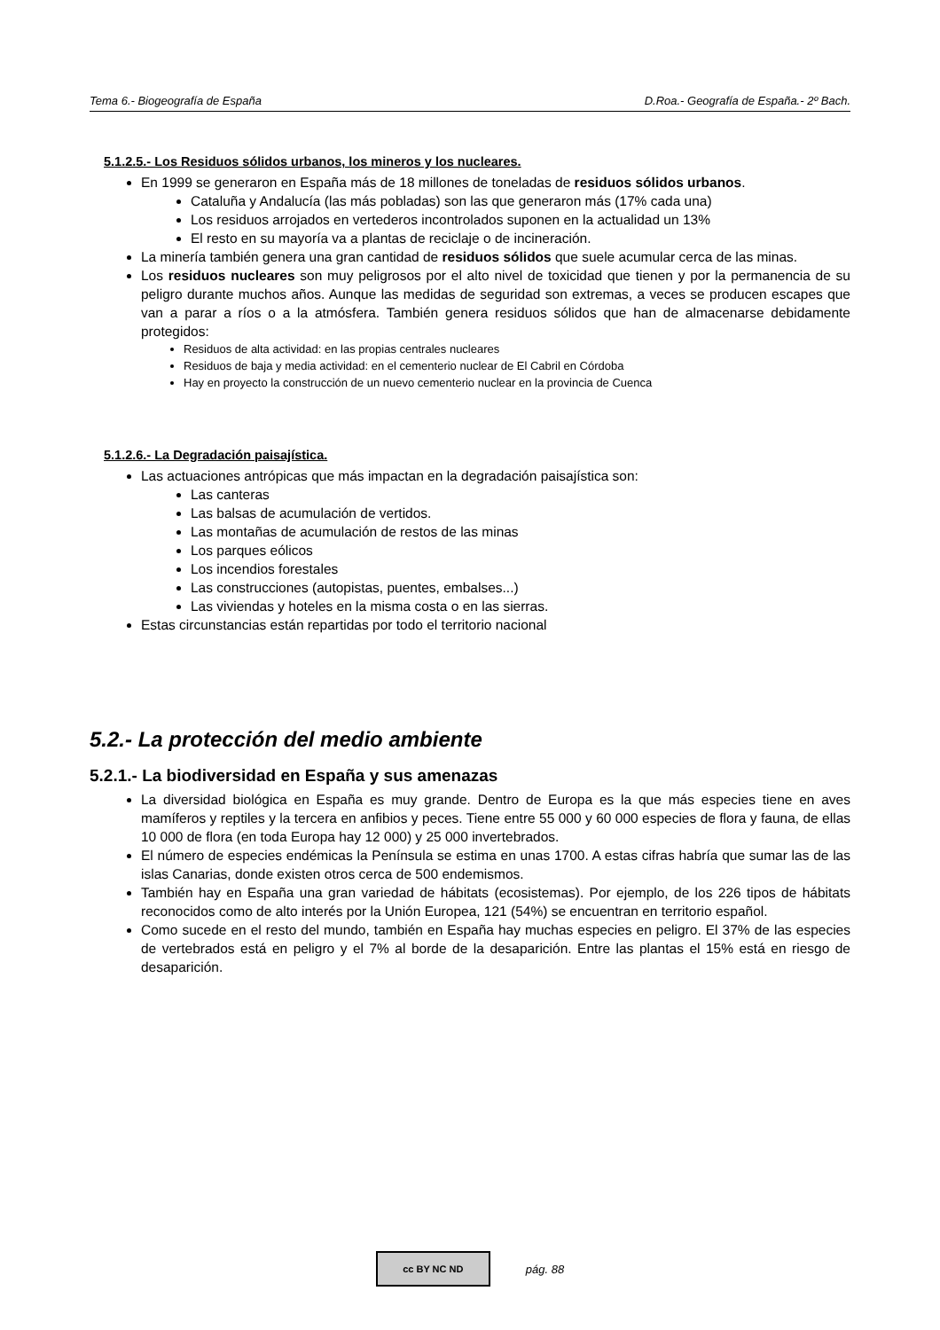Tema 6.- Biogeografía de España D.Roa.- Geografía de España.- 2º Bach.
5.1.2.5.- Los Residuos sólidos urbanos, los mineros y los nucleares.
En 1999 se generaron en España más de 18 millones de toneladas de residuos sólidos urbanos.
Cataluña y Andalucía (las más pobladas) son las que generaron más (17% cada una)
Los residuos arrojados en vertederos incontrolados suponen en la actualidad un 13%
El resto en su mayoría va a plantas de reciclaje o de incineración.
La minería también genera una gran cantidad de residuos sólidos que suele acumular cerca de las minas.
Los residuos nucleares son muy peligrosos por el alto nivel de toxicidad que tienen y por la permanencia de su peligro durante muchos años. Aunque las medidas de seguridad son extremas, a veces se producen escapes que van a parar a ríos o a la atmósfera. También genera residuos sólidos que han de almacenarse debidamente protegidos:
Residuos de alta actividad: en las propias centrales nucleares
Residuos de baja y media actividad: en el cementerio nuclear de El Cabril en Córdoba
Hay en proyecto la construcción de un nuevo cementerio nuclear en la provincia de Cuenca
5.1.2.6.- La Degradación paisajística.
Las actuaciones antrópicas que más impactan en la degradación paisajística son:
Las canteras
Las balsas de acumulación de vertidos.
Las montañas de acumulación de restos de las minas
Los parques eólicos
Los incendios forestales
Las construcciones (autopistas, puentes, embalses...)
Las viviendas y hoteles en la misma costa o en las sierras.
Estas circunstancias están repartidas por todo el territorio nacional
5.2.- La protección del medio ambiente
5.2.1.- La biodiversidad en España y sus amenazas
La diversidad biológica en España es muy grande. Dentro de Europa es la que más especies tiene en aves mamíferos y reptiles y la tercera en anfibios y peces. Tiene entre 55 000 y 60 000 especies de flora y fauna, de ellas 10 000 de flora (en toda Europa hay 12 000) y 25 000 invertebrados.
El número de especies endémicas la Península se estima en unas 1700. A estas cifras habría que sumar las de las islas Canarias, donde existen otros cerca de 500 endemismos.
También hay en España una gran variedad de hábitats (ecosistemas). Por ejemplo, de los 226 tipos de hábitats reconocidos como de alto interés por la Unión Europea, 121 (54%) se encuentran en territorio español.
Como sucede en el resto del mundo, también en España hay muchas especies en peligro. El 37% de las especies de vertebrados está en peligro y el 7% al borde de la desaparición. Entre las plantas el 15% está en riesgo de desaparición.
cc BY NC ND
pág. 88